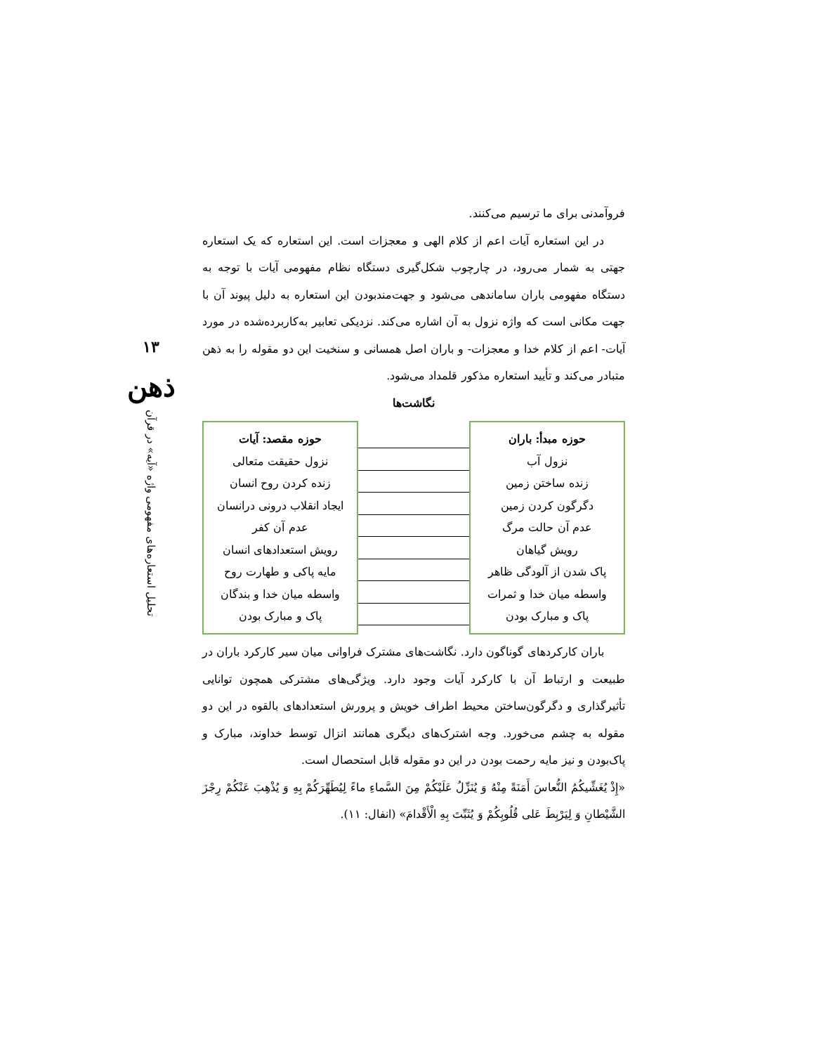۱۳
ذهن
تحلیل استعاره‌های مفهومی واژه «آیه» در قرآن
فروآمدنی برای ما ترسیم می‌کنند.
در این استعاره آیات اعم از کلام الهی و معجزات است. این استعاره که یک استعاره جهتی به شمار می‌رود، در چارچوب شکل‌گیری دستگاه نظام مفهومی آیات با توجه به دستگاه مفهومی باران ساماندهی می‌شود و جهت‌مندبودن این استعاره به دلیل پیوند آن با جهت مکانی است که واژه نزول به آن اشاره می‌کند. نزدیکی تعابیر به‌کاربرده‌شده در مورد آیات- اعم از کلام خدا و معجزات- و باران اصل همسانی و سنخیت این دو مقوله را به ذهن متبادر می‌کند و تأیید استعاره مذکور قلمداد می‌شود.
نگاشت‌ها
حوزه مبدأ: باران
نزول آب
زنده ساختن زمین
دگرگون کردن زمین
عدم آن حالت مرگ
رویش گیاهان
پاک شدن از آلودگی ظاهر
واسطه میان خدا و ثمرات
پاک و مبارک بودن
حوزه مقصد: آیات
نزول حقیقت متعالی
زنده کردن روح انسان
ایجاد انقلاب درونی درانسان
عدم آن کفر
رویش استعدادهای انسان
مایه پاکی و طهارت روح
واسطه میان خدا و بندگان
پاک و مبارک بودن
باران کارکردهای گوناگون دارد. نگاشت‌های مشترک فراوانی میان سیر کارکرد باران در طبیعت و ارتباط آن با کارکرد آیات وجود دارد. ویژگی‌های مشترکی همچون توانایی تأثیرگذاری و دگرگون‌ساختن محیط اطراف خویش و پرورش استعدادهای بالقوه در این دو مقوله به چشم می‌خورد. وجه اشترک‌های دیگری همانند انزال توسط خداوند، مبارک و پاک‌بودن و نیز مایه رحمت بودن در این دو مقوله قابل استحصال است.
«إِذْ يُغَشِّيكُمُ النُّعاسَ أَمَنَةً مِنْهُ وَ يُنَزِّلُ عَلَيْكُمْ مِنَ السَّماءِ ماءً لِيُطَهِّرَكُمْ بِهِ وَ يُذْهِبَ عَنْكُمْ رِجْزَ الشَّيْطانِ وَ لِيَرْبِطَ عَلى‏ قُلُوبِكُمْ وَ يُثَبِّتَ بِهِ الْأَقْدامَ» (انفال: ۱۱).